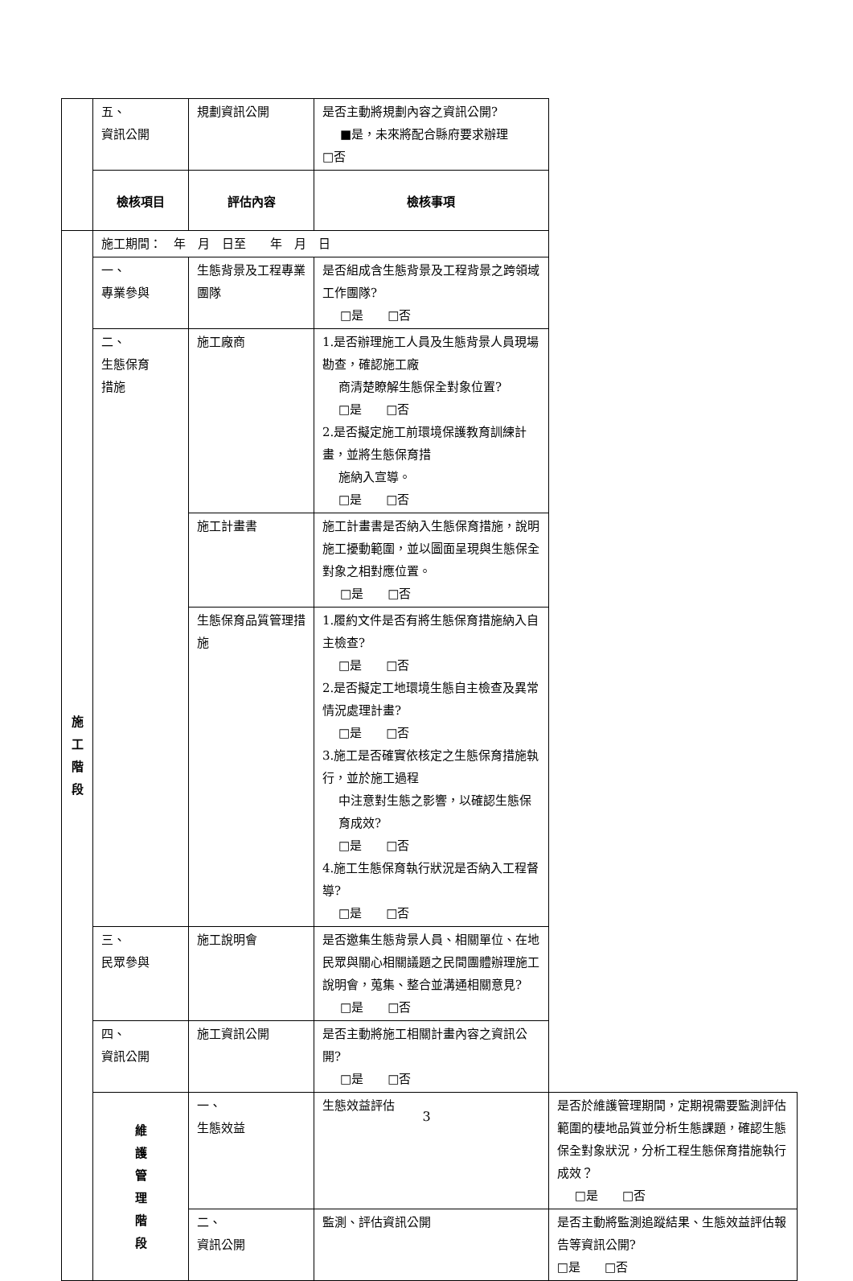| | 五、 資訊公開 | 規劃資訊公開 | 是否主動將規劃內容之資訊公開? ■是，未來將配合縣府要求辦理 □否 | |
| | 檢核項目 | 評估內容 | 檢核事項 | |
| 施 工 階 段 | 施工期間： 年 月 日至 年 月 日 | | | |
| | 一、 專業參與 | 生態背景及工程專業團隊 | 是否組成含生態背景及工程背景之跨領域工作團隊? □是 □否 | |
| | 二、 生態保育 措施 | 施工廠商 | 1.是否辦理施工人員及生態背景人員現場勘查，確認施工廠 商清楚瞭解生態保全對象位置? □是 □否 2.是否擬定施工前環境保護教育訓練計畫，並將生態保育措 施納入宣導。 □是 □否 | |
| | | 施工計畫書 | 施工計畫書是否納入生態保育措施，說明施工擾動範圍，並以圖面呈現與生態保全對象之相對應位置。 □是 □否 | |
| | | 生態保育品質管理措施 | 1.履約文件是否有將生態保育措施納入自主檢查? □是 □否 2.是否擬定工地環境生態自主檢查及異常情況處理計畫? □是 □否 3.施工是否確實依核定之生態保育措施執行，並於施工過程 中注意對生態之影響，以確認生態保育成效? □是 □否 4.施工生態保育執行狀況是否納入工程督導? □是 □否 | |
| | 三、 民眾參與 | 施工說明會 | 是否邀集生態背景人員、相關單位、在地民眾與關心相關議題之民間團體辦理施工說明會，蒐集、整合並溝通相關意見? □是 □否 | |
| | 四、 資訊公開 | 施工資訊公開 | 是否主動將施工相關計畫內容之資訊公開? □是 □否 | |
| | 維 護 管 理 階 段 | 一、 生態效益 | 生態效益評估 | 是否於維護管理期間，定期視需要監測評估範圍的棲地品質並分析生態課題，確認生態保全對象狀況，分析工程生態保育措施執行成效？ □是 □否 |
| | | 二、 資訊公開 | 監測、評估資訊公開 | 是否主動將監測追蹤結果、生態效益評估報告等資訊公開? □是 □否 |
3